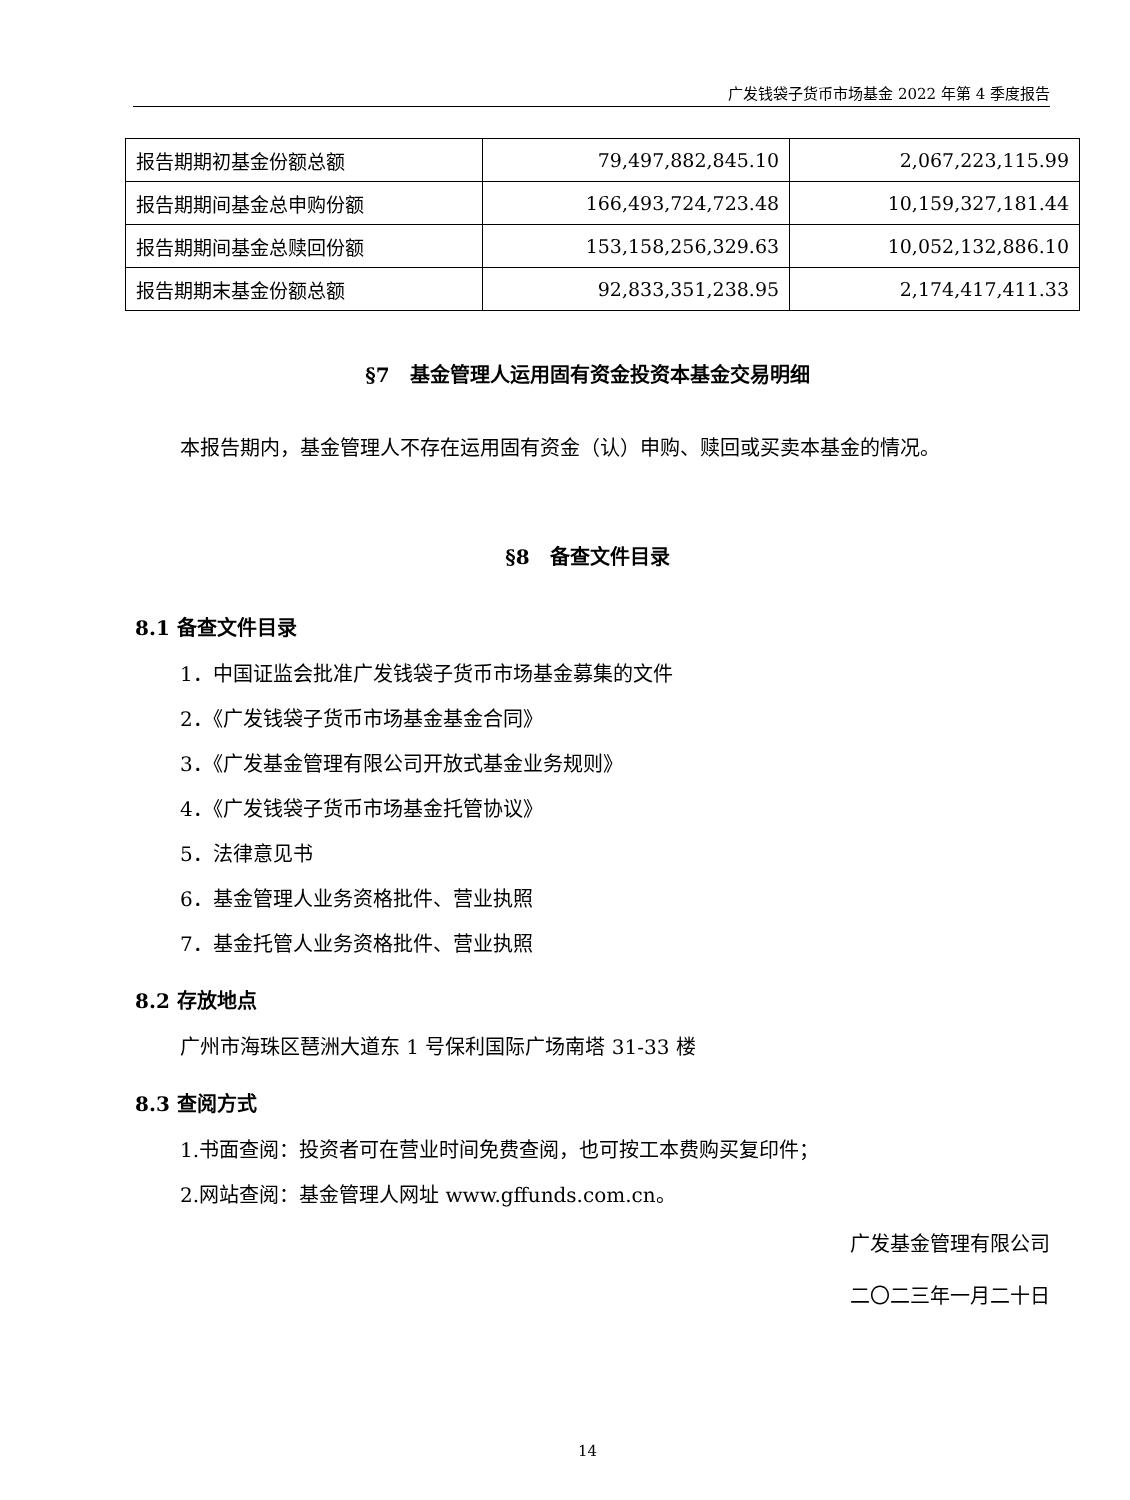广发钱袋子货币市场基金 2022 年第 4 季度报告
| 报告期期初基金份额总额 | 79,497,882,845.10 | 2,067,223,115.99 |
| 报告期期间基金总申购份额 | 166,493,724,723.48 | 10,159,327,181.44 |
| 报告期期间基金总赎回份额 | 153,158,256,329.63 | 10,052,132,886.10 |
| 报告期期末基金份额总额 | 92,833,351,238.95 | 2,174,417,411.33 |
§7　基金管理人运用固有资金投资本基金交易明细
本报告期内，基金管理人不存在运用固有资金（认）申购、赎回或买卖本基金的情况。
§8　备查文件目录
8.1 备查文件目录
1．中国证监会批准广发钱袋子货币市场基金募集的文件
2．《广发钱袋子货币市场基金基金合同》
3．《广发基金管理有限公司开放式基金业务规则》
4．《广发钱袋子货币市场基金托管协议》
5．法律意见书
6．基金管理人业务资格批件、营业执照
7．基金托管人业务资格批件、营业执照
8.2 存放地点
广州市海珠区琶洲大道东 1 号保利国际广场南塔 31-33 楼
8.3 查阅方式
1.书面查阅：投资者可在营业时间免费查阅，也可按工本费购买复印件；
2.网站查阅：基金管理人网址 www.gffunds.com.cn。
广发基金管理有限公司
二〇二三年一月二十日
14